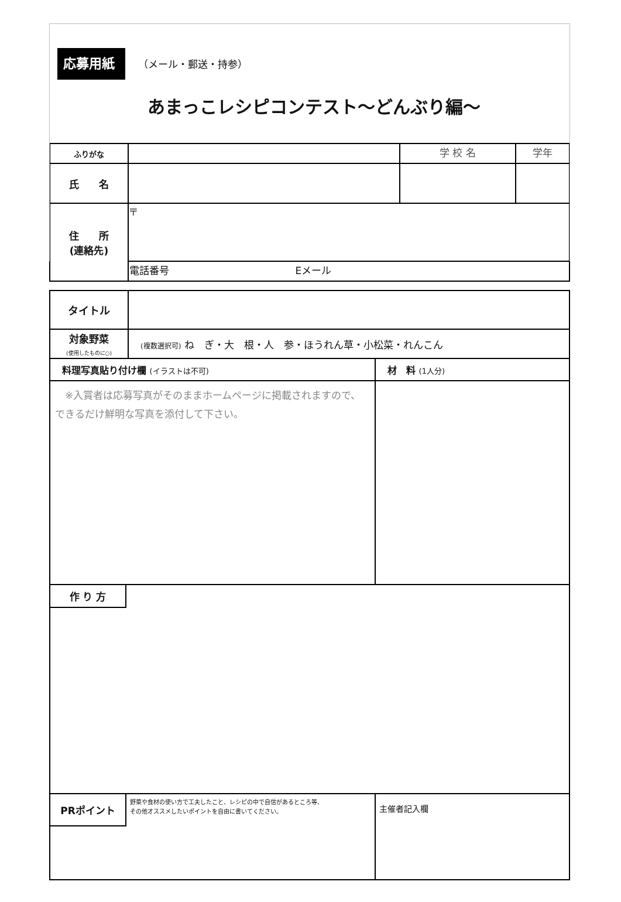応募用紙 （メール・郵送・持参）
あまっこレシピコンテスト～どんぶり編～
| ふりがな | | 学 校 名 | 学年 |
| 氏 名 | | | |
| 住 所 (連絡先) | 〒 | | |
| | 電話番号 Eメール | | |
| タイトル | | |
| 対象野菜 (使用したものに○) | (複数選択可) ね ぎ・大 根・人 参・ほうれん草・小松菜・れんこん | |
| 料理写真貼り付け欄 (イラストは不可) | | 材 料 (1人分) |
| ※入賞者は応募写真がそのままホームページに掲載されますので、 できるだけ鮮明な写真を添付して下さい。 | | |
| 作 り 方 | | |
| PRポイント 野菜や食材の使い方で工夫したこと、レシピの中で自信があるところ等、 その他オススメしたいポイントを自由に書いてください。 | | 主催者記入欄 |